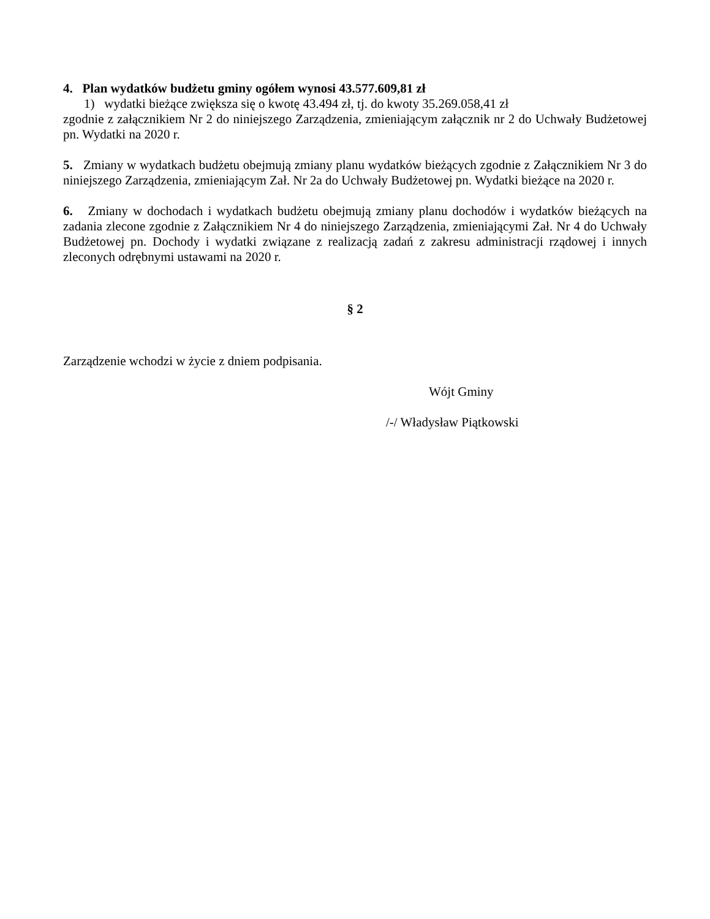4. Plan wydatków budżetu gminy ogółem wynosi 43.577.609,81 zł
1) wydatki bieżące zwiększa się o kwotę 43.494 zł, tj. do kwoty 35.269.058,41 zł
zgodnie z załącznikiem Nr 2 do niniejszego Zarządzenia, zmieniającym załącznik nr 2 do Uchwały Budżetowej pn. Wydatki na 2020 r.
5. Zmiany w wydatkach budżetu obejmują zmiany planu wydatków bieżących zgodnie z Załącznikiem Nr 3 do niniejszego Zarządzenia, zmieniającym Zał. Nr 2a do Uchwały Budżetowej pn. Wydatki bieżące na 2020 r.
6. Zmiany w dochodach i wydatkach budżetu obejmują zmiany planu dochodów i wydatków bieżących na zadania zlecone zgodnie z Załącznikiem Nr 4 do niniejszego Zarządzenia, zmieniającymi Zał. Nr 4 do Uchwały Budżetowej pn. Dochody i wydatki związane z realizacją zadań z zakresu administracji rządowej i innych zleconych odrębnymi ustawami na 2020 r.
§ 2
Zarządzenie wchodzi w życie z dniem podpisania.
Wójt Gminy
/-/ Władysław Piątkowski